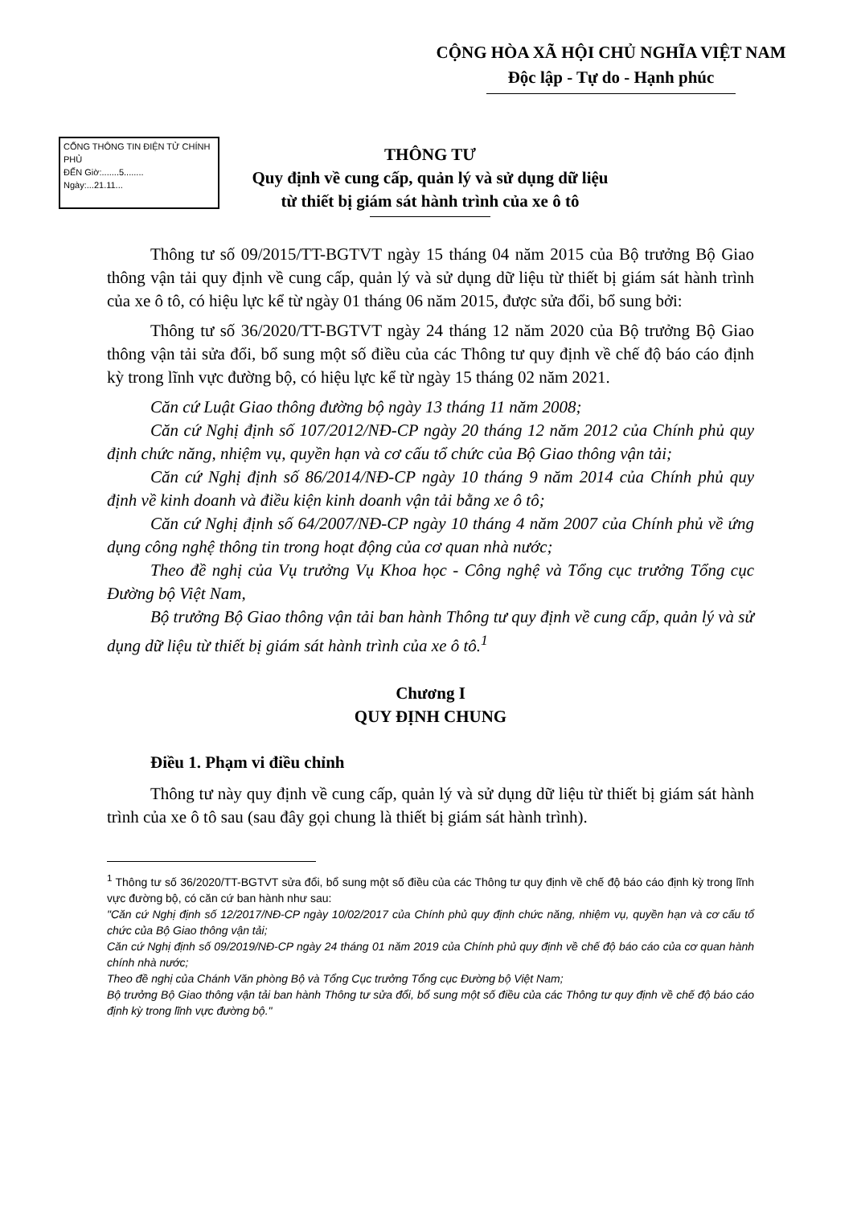CỘNG HÒA XÃ HỘI CHỦ NGHĨA VIỆT NAM
Độc lập - Tự do - Hạnh phúc
CỔNG THÔNG TIN ĐIỆN TỬ CHÍNH PHỦ
ĐẾN Giờ:.......5........
Ngày:...21.11...
THÔNG TƯ
Quy định về cung cấp, quản lý và sử dụng dữ liệu
từ thiết bị giám sát hành trình của xe ô tô
Thông tư số 09/2015/TT-BGTVT ngày 15 tháng 04 năm 2015 của Bộ trưởng Bộ Giao thông vận tải quy định về cung cấp, quản lý và sử dụng dữ liệu từ thiết bị giám sát hành trình của xe ô tô, có hiệu lực kể từ ngày 01 tháng 06 năm 2015, được sửa đổi, bổ sung bởi:
Thông tư số 36/2020/TT-BGTVT ngày 24 tháng 12 năm 2020 của Bộ trưởng Bộ Giao thông vận tải sửa đổi, bổ sung một số điều của các Thông tư quy định về chế độ báo cáo định kỳ trong lĩnh vực đường bộ, có hiệu lực kể từ ngày 15 tháng 02 năm 2021.
Căn cứ Luật Giao thông đường bộ ngày 13 tháng 11 năm 2008;
Căn cứ Nghị định số 107/2012/NĐ-CP ngày 20 tháng 12 năm 2012 của Chính phủ quy định chức năng, nhiệm vụ, quyền hạn và cơ cấu tổ chức của Bộ Giao thông vận tải;
Căn cứ Nghị định số 86/2014/NĐ-CP ngày 10 tháng 9 năm 2014 của Chính phủ quy định về kinh doanh và điều kiện kinh doanh vận tải bằng xe ô tô;
Căn cứ Nghị định số 64/2007/NĐ-CP ngày 10 tháng 4 năm 2007 của Chính phủ về ứng dụng công nghệ thông tin trong hoạt động của cơ quan nhà nước;
Theo đề nghị của Vụ trưởng Vụ Khoa học - Công nghệ và Tổng cục trưởng Tổng cục Đường bộ Việt Nam,
Bộ trưởng Bộ Giao thông vận tải ban hành Thông tư quy định về cung cấp, quản lý và sử dụng dữ liệu từ thiết bị giám sát hành trình của xe ô tô.<sup>1</sup>
Chương I
QUY ĐỊNH CHUNG
Điều 1. Phạm vi điều chỉnh
Thông tư này quy định về cung cấp, quản lý và sử dụng dữ liệu từ thiết bị giám sát hành trình của xe ô tô sau (sau đây gọi chung là thiết bị giám sát hành trình).
<sup>1</sup> Thông tư số 36/2020/TT-BGTVT sửa đổi, bổ sung một số điều của các Thông tư quy định về chế độ báo cáo định kỳ trong lĩnh vực đường bộ, có căn cứ ban hành như sau:
"Căn cứ Nghị định số 12/2017/NĐ-CP ngày 10/02/2017 của Chính phủ quy định chức năng, nhiệm vụ, quyền hạn và cơ cấu tổ chức của Bộ Giao thông vận tải;
Căn cứ Nghị định số 09/2019/NĐ-CP ngày 24 tháng 01 năm 2019 của Chính phủ quy định về chế độ báo cáo của cơ quan hành chính nhà nước;
Theo đề nghị của Chánh Văn phòng Bộ và Tổng Cục trưởng Tổng cục Đường bộ Việt Nam;
Bộ trưởng Bộ Giao thông vận tải ban hành Thông tư sửa đổi, bổ sung một số điều của các Thông tư quy định về chế độ báo cáo định kỳ trong lĩnh vực đường bộ."